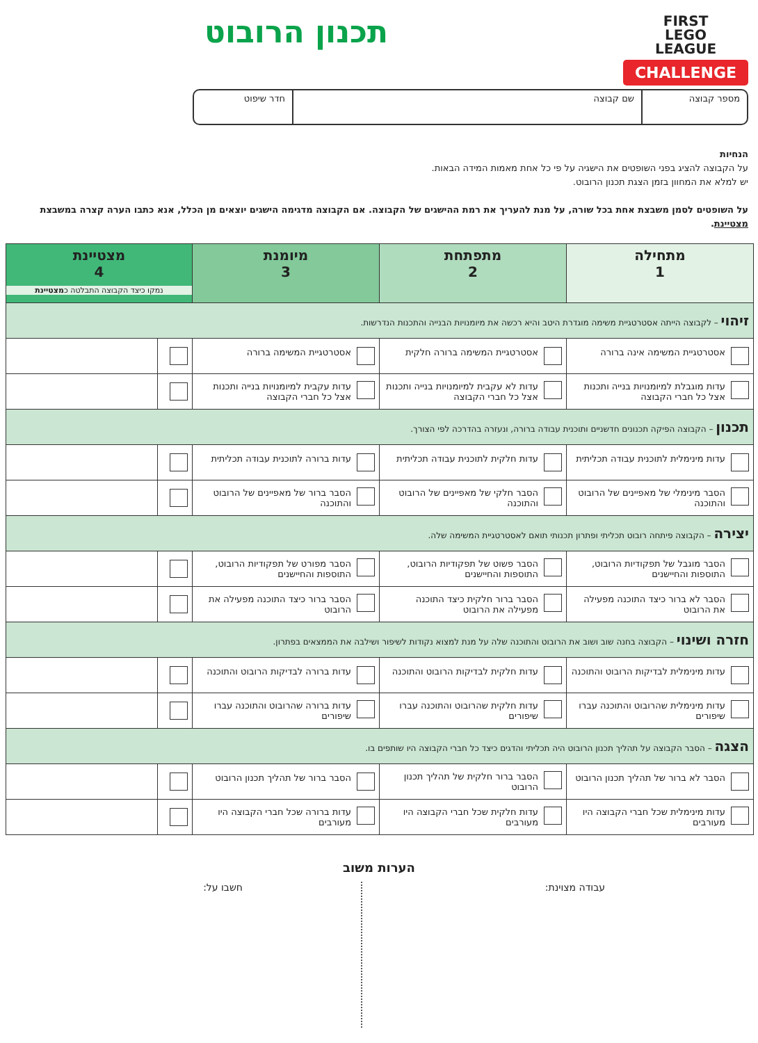FIRST
LEGO
LEAGUE
CHALLENGE
תכנון הרובוט
מספר קבוצה שם קבוצה חדר שיפוט
הנחיות
על הקבוצה להציג בפני השופטים את הישגיה על פי כל אחת מאמות המידה הבאות.
יש למלא את המחוון בזמן הצגת תכנון הרובוט.
על השופטים לסמן משבצת אחת בכל שורה, על מנת להעריך את רמת ההישגים של הקבוצה. אם הקבוצה מדגימה הישגים יוצאים מן הכלל, אנא כתבו הערה קצרה במשבצת מצטיינת.
| מתחילה 1 | מתפתחת 2 | מיומנת 3 | מצטיינת 4 נמקו כיצד הקבוצה התבלטה כ מצטיינת | |
| --- | --- | --- | --- | --- |
| זיהוי – לקבוצה הייתה אסטרטגיית משימה מוגדרת היטב והיא רכשה את מיומנויות הבנייה והתכנות הנדרשות. | | | | |
| אסטרטגיית המשימה אינה ברורה | אסטרטגיית המשימה ברורה חלקית | אסטרטגיית המשימה ברורה | | |
| עדות מוגבלת למיומנויות בנייה ותכנות אצל כל חברי הקבוצה | עדות לא עקבית למיומנויות בנייה ותכנות אצל כל חברי הקבוצה | עדות עקבית למיומנויות בנייה ותכנות אצל כל חברי הקבוצה | | |
| תכנון – הקבוצה הפיקה תכנונים חדשניים ותוכנית עבודה ברורה, ונעזרה בהדרכה לפי הצורך. | | | | |
| עדות מינימלית לתוכנית עבודה תכליתית | עדות חלקית לתוכנית עבודה תכליתית | עדות ברורה לתוכנית עבודה תכליתית | | |
| הסבר מינימלי של מאפיינים של הרובוט והתוכנה | הסבר חלקי של מאפיינים של הרובוט והתוכנה | הסבר ברור של מאפיינים של הרובוט והתוכנה | | |
| יצירה – הקבוצה פיתחה רובוט תכליתי ופתרון תכנותי תואם לאסטרטגיית המשימה שלה. | | | | |
| הסבר מוגבל של תפקודיות הרובוט, התוספות והחיישנים | הסבר פשוט של תפקודיות הרובוט, התוספות והחיישנים | הסבר מפורט של תפקודיות הרובוט, התוספות והחיישנים | | |
| הסבר לא ברור כיצד התוכנה מפעילה את הרובוט | הסבר ברור חלקית כיצד התוכנה מפעילה את הרובוט | הסבר ברור כיצד התוכנה מפעילה את הרובוט | | |
| חזרה ושינוי – הקבוצה בחנה שוב ושוב את הרובוט והתוכנה שלה על מנת למצוא נקודות לשיפור ושילבה את הממצאים בפתרון. | | | | |
| עדות מינימלית לבדיקות הרובוט והתוכנה | עדות חלקית לבדיקות הרובוט והתוכנה | עדות ברורה לבדיקות הרובוט והתוכנה | | |
| עדות מינימלית שהרובוט והתוכנה עברו שיפורים | עדות חלקית שהרובוט והתוכנה עברו שיפורים | עדות ברורה שהרובוט והתוכנה עברו שיפורים | | |
| הצגה – הסבר הקבוצה על תהליך תכנון הרובוט היה תכליתי והדגים כיצד כל חברי הקבוצה היו שותפים בו. | | | | |
| הסבר לא ברור של תהליך תכנון הרובוט | הסבר ברור חלקית של תהליך תכנון הרובוט | הסבר ברור של תהליך תכנון הרובוט | | |
| עדות מינימלית שכל חברי הקבוצה היו מעורבים | עדות חלקית שכל חברי הקבוצה היו מעורבים | עדות ברורה שכל חברי הקבוצה היו מעורבים | | |
הערות משוב
עבודה מצוינת: חשבו על: